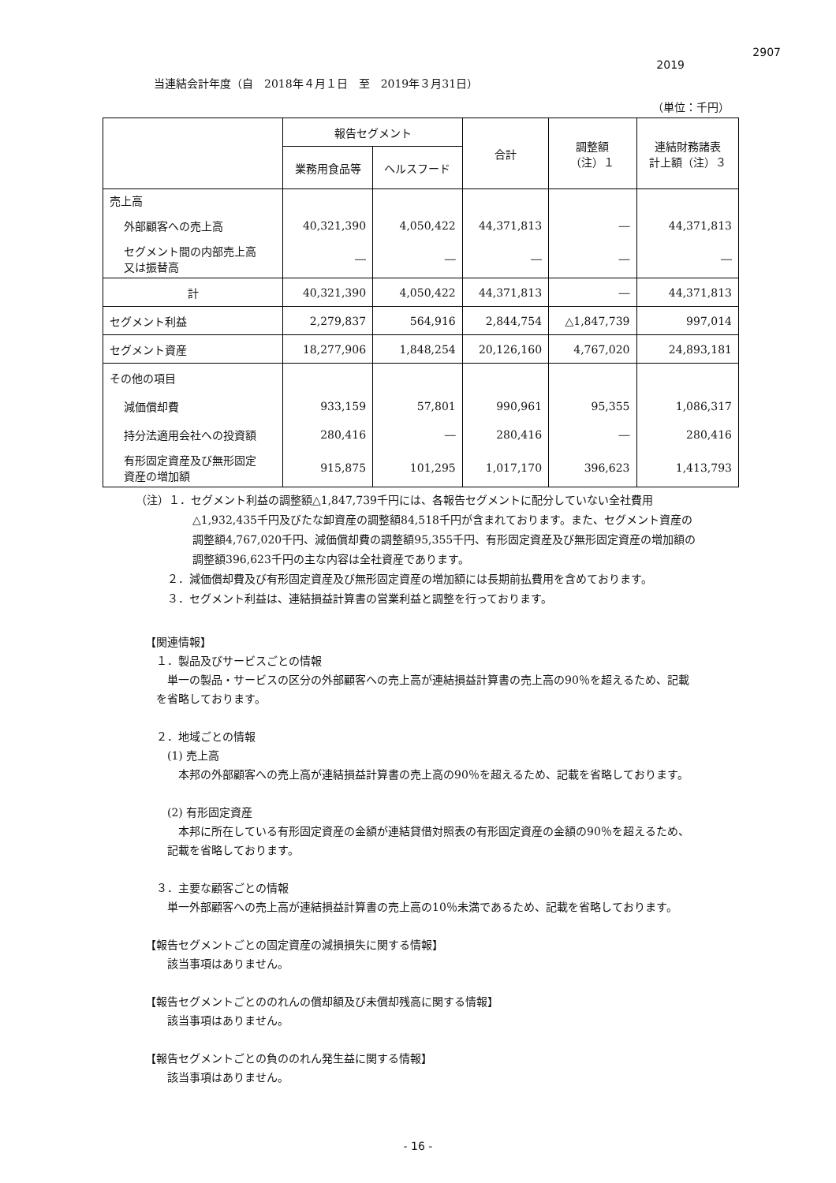2907
2019
当連結会計年度（自　2018年４月１日　至　2019年３月31日）
（単位：千円）
| | 報告セグメント | | 合計 | 調整額 （注）１ | 連結財務諸表 計上額（注）３ |
| --- | --- | --- | --- | --- | --- |
| | 業務用食品等 | ヘルスフード | | | |
| 売上高 | | | | | |
| 外部顧客への売上高 | 40,321,390 | 4,050,422 | 44,371,813 | ― | 44,371,813 |
| セグメント間の内部売上高 又は振替高 | ― | ― | ― | ― | ― |
| 計 | 40,321,390 | 4,050,422 | 44,371,813 | ― | 44,371,813 |
| セグメント利益 | 2,279,837 | 564,916 | 2,844,754 | △1,847,739 | 997,014 |
| セグメント資産 | 18,277,906 | 1,848,254 | 20,126,160 | 4,767,020 | 24,893,181 |
| その他の項目 | | | | | |
| 減価償却費 | 933,159 | 57,801 | 990,961 | 95,355 | 1,086,317 |
| 持分法適用会社への投資額 | 280,416 | ― | 280,416 | ― | 280,416 |
| 有形固定資産及び無形固定 資産の増加額 | 915,875 | 101,295 | 1,017,170 | 396,623 | 1,413,793 |
（注）１．セグメント利益の調整額△1,847,739千円には、各報告セグメントに配分していない全社費用
△1,932,435千円及びたな卸資産の調整額84,518千円が含まれております。また、セグメント資産の
調整額4,767,020千円、減価償却費の調整額95,355千円、有形固定資産及び無形固定資産の増加額の
調整額396,623千円の主な内容は全社資産であります。
２．減価償却費及び有形固定資産及び無形固定資産の増加額には長期前払費用を含めております。
３．セグメント利益は、連結損益計算書の営業利益と調整を行っております。
【関連情報】
　１．製品及びサービスごとの情報
　　単一の製品・サービスの区分の外部顧客への売上高が連結損益計算書の売上高の90％を超えるため、記載
　を省略しております。
　２．地域ごとの情報
　　(1) 売上高
　　　本邦の外部顧客への売上高が連結損益計算書の売上高の90％を超えるため、記載を省略しております。
　　(2) 有形固定資産
　　　本邦に所在している有形固定資産の金額が連結貸借対照表の有形固定資産の金額の90％を超えるため、
　　記載を省略しております。
　３．主要な顧客ごとの情報
　　単一外部顧客への売上高が連結損益計算書の売上高の10％未満であるため、記載を省略しております。
【報告セグメントごとの固定資産の減損損失に関する情報】
　　該当事項はありません。
【報告セグメントごとののれんの償却額及び未償却残高に関する情報】
　　該当事項はありません。
【報告セグメントごとの負ののれん発生益に関する情報】
　　該当事項はありません。
- 16 -